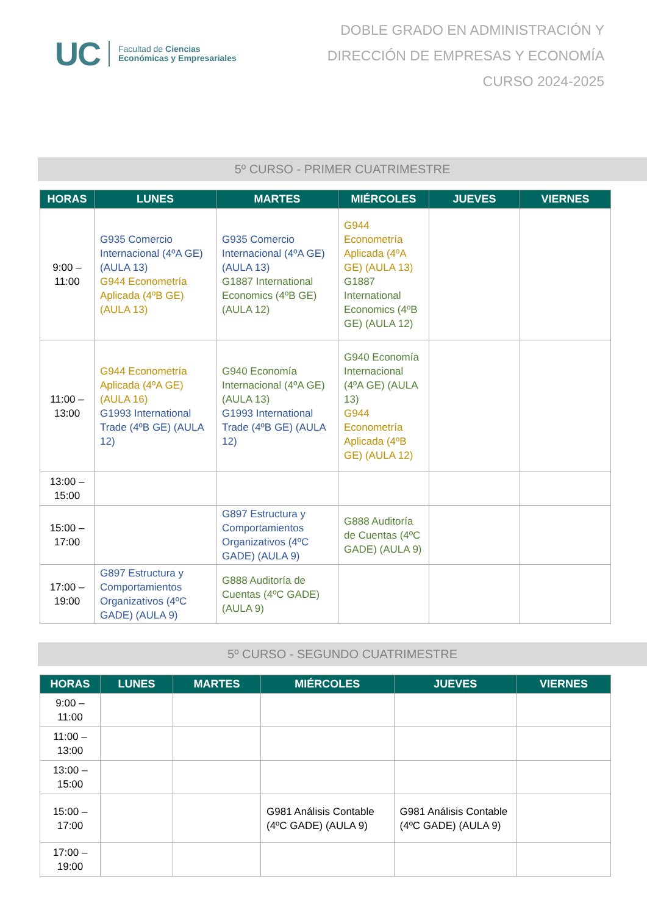UC
Facultad de Ciencias
Económicas y Empresariales
DOBLE GRADO EN ADMINISTRACIÓN Y
DIRECCIÓN DE EMPRESAS Y ECONOMÍA
CURSO 2024-2025
5º CURSO - PRIMER CUATRIMESTRE
| HORAS | LUNES | MARTES | MIÉRCOLES | JUEVES | VIERNES |
| --- | --- | --- | --- | --- | --- |
| 9:00 – 11:00 | G935 Comercio Internacional (4ºA GE) (AULA 13) G944 Econometría Aplicada (4ºB GE) (AULA 13) | G935 Comercio Internacional (4ºA GE) (AULA 13) G1887 International Economics (4ºB GE) (AULA 12) | G944 Econometría Aplicada (4ºA GE) (AULA 13) G1887 International Economics (4ºB GE) (AULA 12) | | |
| 11:00 – 13:00 | G944 Econometría Aplicada (4ºA GE) (AULA 16) G1993 International Trade (4ºB GE) (AULA 12) | G940 Economía Internacional (4ºA GE) (AULA 13) G1993 International Trade (4ºB GE) (AULA 12) | G940 Economía Internacional (4ºA GE) (AULA 13) G944 Econometría Aplicada (4ºB GE) (AULA 12) | | |
| 13:00 – 15:00 | | | | | |
| 15:00 – 17:00 | | G897 Estructura y Comportamientos Organizativos (4ºC GADE) (AULA 9) | G888 Auditoría de Cuentas (4ºC GADE) (AULA 9) | | |
| 17:00 – 19:00 | G897 Estructura y Comportamientos Organizativos (4ºC GADE) (AULA 9) | G888 Auditoría de Cuentas (4ºC GADE) (AULA 9) | | | |
5º CURSO - SEGUNDO CUATRIMESTRE
| HORAS | LUNES | MARTES | MIÉRCOLES | JUEVES | VIERNES |
| --- | --- | --- | --- | --- | --- |
| 9:00 – 11:00 | | | | | |
| 11:00 – 13:00 | | | | | |
| 13:00 – 15:00 | | | | | |
| 15:00 – 17:00 | | | G981 Análisis Contable (4ºC GADE) (AULA 9) | G981 Análisis Contable (4ºC GADE) (AULA 9) | |
| 17:00 – 19:00 | | | | | |